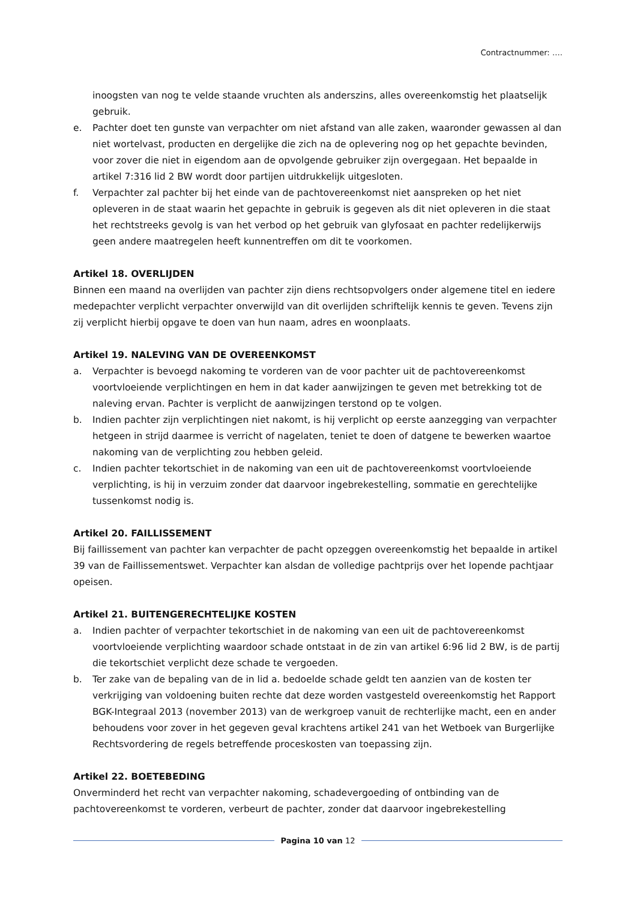Contractnummer: ….
inoogsten van nog te velde staande vruchten als anderszins, alles overeenkomstig het plaatselijk gebruik.
e. Pachter doet ten gunste van verpachter om niet afstand van alle zaken, waaronder gewassen al dan niet wortelvast, producten en dergelijke die zich na de oplevering nog op het gepachte bevinden, voor zover die niet in eigendom aan de opvolgende gebruiker zijn overgegaan. Het bepaalde in artikel 7:316 lid 2 BW wordt door partijen uitdrukkelijk uitgesloten.
f. Verpachter zal pachter bij het einde van de pachtovereenkomst niet aanspreken op het niet opleveren in de staat waarin het gepachte in gebruik is gegeven als dit niet opleveren in die staat het rechtstreeks gevolg is van het verbod op het gebruik van glyfosaat en pachter redelijkerwijs geen andere maatregelen heeft kunnentreffen om dit te voorkomen.
Artikel 18. OVERLIJDEN
Binnen een maand na overlijden van pachter zijn diens rechtsopvolgers onder algemene titel en iedere medepachter verplicht verpachter onverwijld van dit overlijden schriftelijk kennis te geven. Tevens zijn zij verplicht hierbij opgave te doen van hun naam, adres en woonplaats.
Artikel 19. NALEVING VAN DE OVEREENKOMST
a. Verpachter is bevoegd nakoming te vorderen van de voor pachter uit de pachtovereenkomst voortvloeiende verplichtingen en hem in dat kader aanwijzingen te geven met betrekking tot de naleving ervan. Pachter is verplicht de aanwijzingen terstond op te volgen.
b. Indien pachter zijn verplichtingen niet nakomt, is hij verplicht op eerste aanzegging van verpachter hetgeen in strijd daarmee is verricht of nagelaten, teniet te doen of datgene te bewerken waartoe nakoming van de verplichting zou hebben geleid.
c. Indien pachter tekortschiet in de nakoming van een uit de pachtovereenkomst voortvloeiende verplichting, is hij in verzuim zonder dat daarvoor ingebrekestelling, sommatie en gerechtelijke tussenkomst nodig is.
Artikel 20. FAILLISSEMENT
Bij faillissement van pachter kan verpachter de pacht opzeggen overeenkomstig het bepaalde in artikel 39 van de Faillissementswet. Verpachter kan alsdan de volledige pachtprijs over het lopende pachtjaar opeisen.
Artikel 21. BUITENGERECHTELIJKE KOSTEN
a. Indien pachter of verpachter tekortschiet in de nakoming van een uit de pachtovereenkomst voortvloeiende verplichting waardoor schade ontstaat in de zin van artikel 6:96 lid 2 BW, is de partij die tekortschiet verplicht deze schade te vergoeden.
b. Ter zake van de bepaling van de in lid a. bedoelde schade geldt ten aanzien van de kosten ter verkrijging van voldoening buiten rechte dat deze worden vastgesteld overeenkomstig het Rapport BGK-Integraal 2013 (november 2013) van de werkgroep vanuit de rechterlijke macht, een en ander behoudens voor zover in het gegeven geval krachtens artikel 241 van het Wetboek van Burgerlijke Rechtsvordering de regels betreffende proceskosten van toepassing zijn.
Artikel 22. BOETEBEDING
Onverminderd het recht van verpachter nakoming, schadevergoeding of ontbinding van de pachtovereenkomst te vorderen, verbeurt de pachter, zonder dat daarvoor ingebrekestelling
Pagina 10 van 12